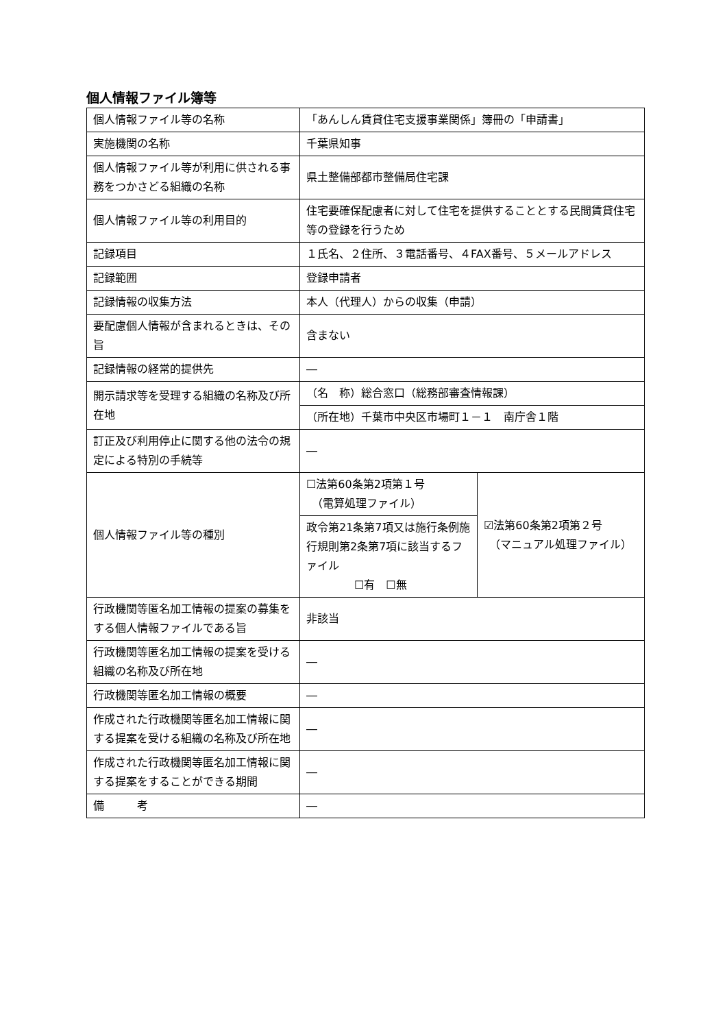個人情報ファイル簿等
| 個人情報ファイル等の名称 | 「あんしん賃貸住宅支援事業関係」簿冊の「申請書」 | |
| 実施機関の名称 | 千葉県知事 | |
| 個人情報ファイル等が利用に供される事務をつかさどる組織の名称 | 県土整備部都市整備局住宅課 | |
| 個人情報ファイル等の利用目的 | 住宅要確保配慮者に対して住宅を提供することとする民間賃貸住宅等の登録を行うため | |
| 記録項目 | １氏名、２住所、３電話番号、４FAX番号、５メールアドレス | |
| 記録範囲 | 登録申請者 | |
| 記録情報の収集方法 | 本人（代理人）からの収集（申請） | |
| 要配慮個人情報が含まれるときは、その旨 | 含まない | |
| 記録情報の経常的提供先 | ― | |
| 開示請求等を受理する組織の名称及び所在地 | （名 称）総合窓口（総務部審査情報課） | |
| | （所在地）千葉市中央区市場町１－１ 南庁舎１階 | |
| 訂正及び利用停止に関する他の法令の規定による特別の手続等 | ― | |
| 個人情報ファイル等の種別 | ☐法第60条第2項第１号 （電算処理ファイル） | ☑法第60条第2項第２号 （マニュアル処理ファイル） |
| | 政令第21条第7項又は施行条例施行規則第2条第7項に該当するファイル ☐有 ☐無 | |
| 行政機関等匿名加工情報の提案の募集をする個人情報ファイルである旨 | 非該当 | |
| 行政機関等匿名加工情報の提案を受ける組織の名称及び所在地 | ― | |
| 行政機関等匿名加工情報の概要 | ― | |
| 作成された行政機関等匿名加工情報に関する提案を受ける組織の名称及び所在地 | ― | |
| 作成された行政機関等匿名加工情報に関する提案をすることができる期間 | ― | |
| 備 考 | ― | |